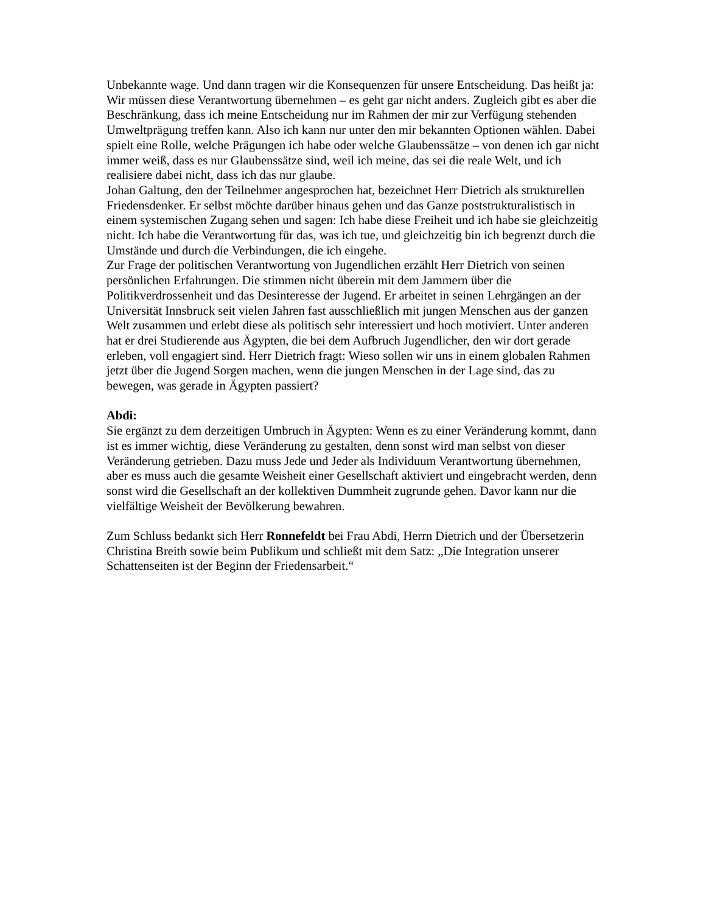Unbekannte wage. Und dann tragen wir die Konsequenzen für unsere Entscheidung. Das heißt ja: Wir müssen diese Verantwortung übernehmen – es geht gar nicht anders. Zugleich gibt es aber die Beschränkung, dass ich meine Entscheidung nur im Rahmen der mir zur Verfügung stehenden Umweltprägung treffen kann. Also ich kann nur unter den mir bekannten Optionen wählen. Dabei spielt eine Rolle, welche Prägungen ich habe oder welche Glaubenssätze – von denen ich gar nicht immer weiß, dass es nur Glaubenssätze sind, weil ich meine, das sei die reale Welt, und ich realisiere dabei nicht, dass ich das nur glaube.
Johan Galtung, den der Teilnehmer angesprochen hat, bezeichnet Herr Dietrich als strukturellen Friedensdenker. Er selbst möchte darüber hinaus gehen und das Ganze poststrukturalistisch in einem systemischen Zugang sehen und sagen: Ich habe diese Freiheit und ich habe sie gleichzeitig nicht. Ich habe die Verantwortung für das, was ich tue, und gleichzeitig bin ich begrenzt durch die Umstände und durch die Verbindungen, die ich eingehe.
Zur Frage der politischen Verantwortung von Jugendlichen erzählt Herr Dietrich von seinen persönlichen Erfahrungen. Die stimmen nicht überein mit dem Jammern über die Politikverdrossenheit und das Desinteresse der Jugend. Er arbeitet in seinen Lehrgängen an der Universität Innsbruck seit vielen Jahren fast ausschließlich mit jungen Menschen aus der ganzen Welt zusammen und erlebt diese als politisch sehr interessiert und hoch motiviert. Unter anderen hat er drei Studierende aus Ägypten, die bei dem Aufbruch Jugendlicher, den wir dort gerade erleben, voll engagiert sind. Herr Dietrich fragt: Wieso sollen wir uns in einem globalen Rahmen jetzt über die Jugend Sorgen machen, wenn die jungen Menschen in der Lage sind, das zu bewegen, was gerade in Ägypten passiert?
Abdi:
Sie ergänzt zu dem derzeitigen Umbruch in Ägypten: Wenn es zu einer Veränderung kommt, dann ist es immer wichtig, diese Veränderung zu gestalten, denn sonst wird man selbst von dieser Veränderung getrieben. Dazu muss Jede und Jeder als Individuum Verantwortung übernehmen, aber es muss auch die gesamte Weisheit einer Gesellschaft aktiviert und eingebracht werden, denn sonst wird die Gesellschaft an der kollektiven Dummheit zugrunde gehen. Davor kann nur die vielfältige Weisheit der Bevölkerung bewahren.
Zum Schluss bedankt sich Herr Ronnefeldt bei Frau Abdi, Herrn Dietrich und der Übersetzerin Christina Breith sowie beim Publikum und schließt mit dem Satz: „Die Integration unserer Schattenseiten ist der Beginn der Friedensarbeit.“